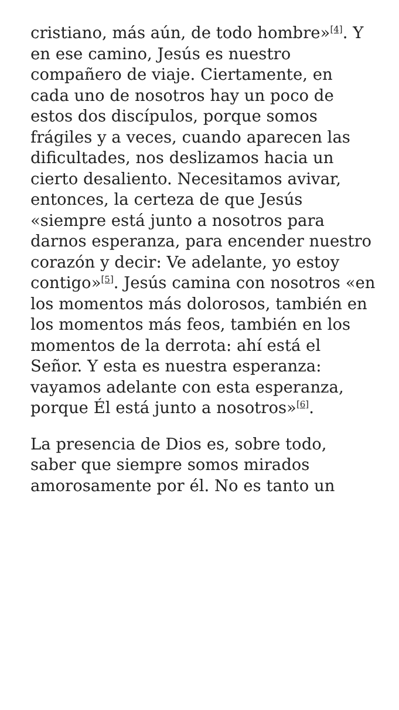cristiano, más aún, de todo hombre»<sup>[4]</sup>. Y en ese camino, Jesús es nuestro compañero de viaje. Ciertamente, en cada uno de nosotros hay un poco de estos dos discípulos, porque somos frágiles y a veces, cuando aparecen las dificultades, nos deslizamos hacia un cierto desaliento. Necesitamos avivar, entonces, la certeza de que Jesús «siempre está junto a nosotros para darnos esperanza, para encender nuestro corazón y decir: Ve adelante, yo estoy contigo»<sup>[5]</sup>. Jesús camina con nosotros «en los momentos más dolorosos, también en los momentos más feos, también en los momentos de la derrota: ahí está el Señor. Y esta es nuestra esperanza: vayamos adelante con esta esperanza, porque Él está junto a nosotros»<sup>[6]</sup>.
La presencia de Dios es, sobre todo, saber que siempre somos mirados amorosamente por él. No es tanto un